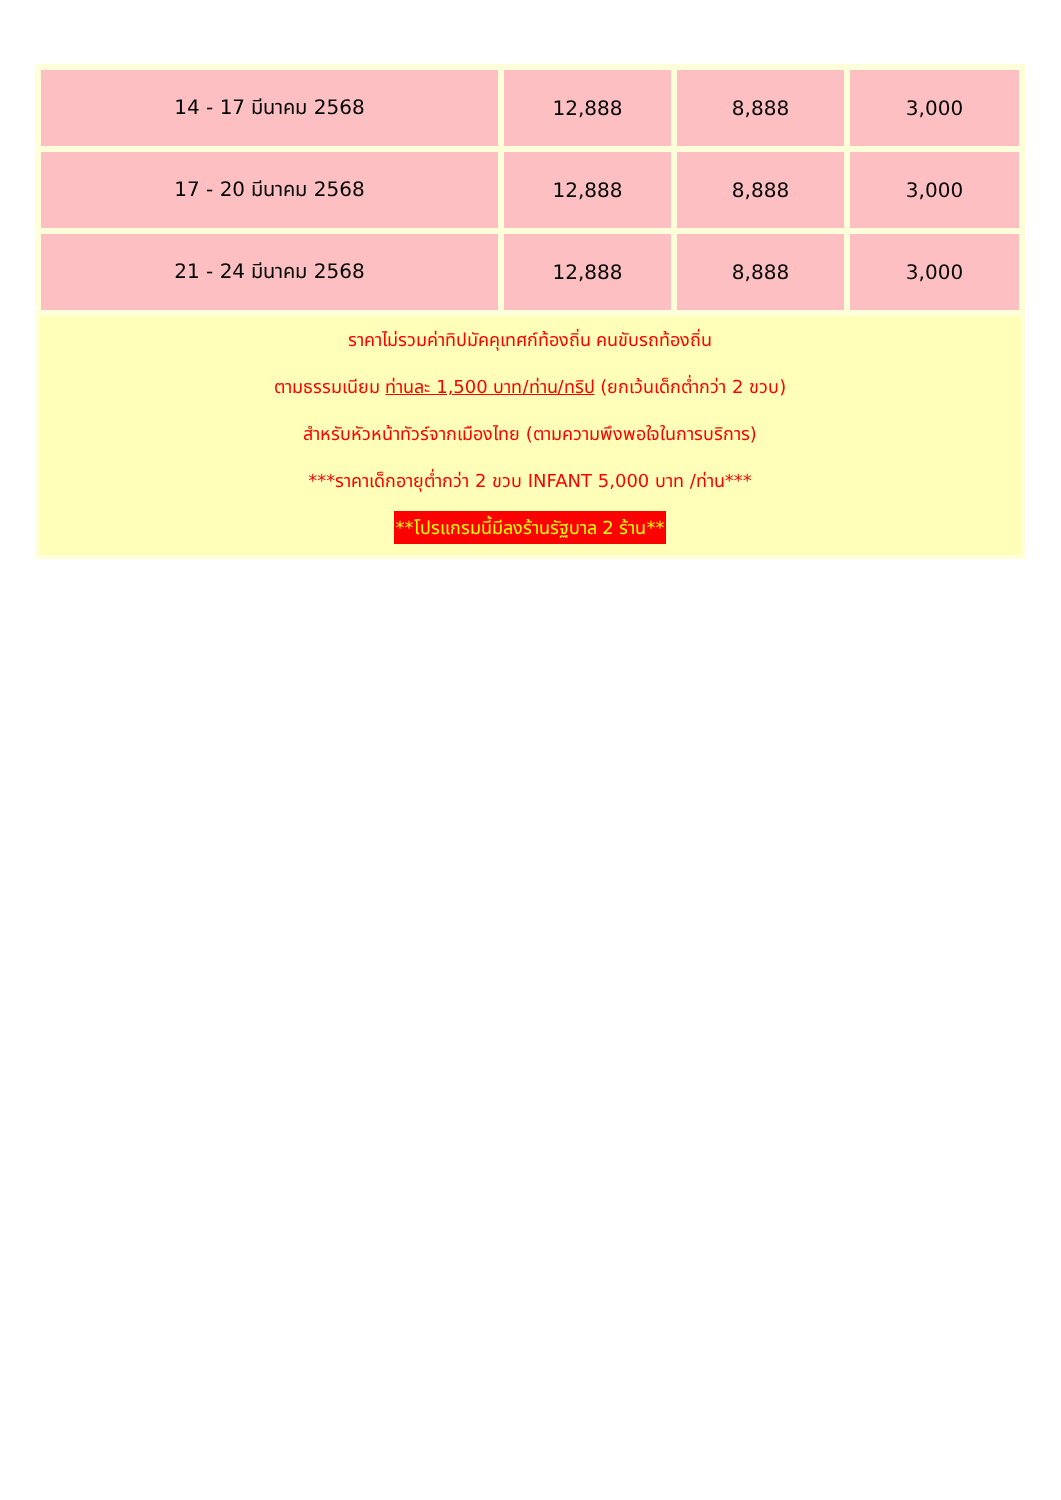| 14 - 17 มีนาคม 2568 | 12,888 | 8,888 | 3,000 |
| 17 - 20 มีนาคม 2568 | 12,888 | 8,888 | 3,000 |
| 21 - 24 มีนาคม 2568 | 12,888 | 8,888 | 3,000 |
ราคาไม่รวมค่าทิปมัคคุเทศก์ท้องถิ่น คนขับรถท้องถิ่น
ตามธรรมเนียม ท่านละ 1,500 บาท/ท่าน/ทริป (ยกเว้นเด็กต่ำกว่า 2 ขวบ)
สำหรับหัวหน้าทัวร์จากเมืองไทย (ตามความพึงพอใจในการบริการ)
***ราคาเด็กอายุต่ำกว่า 2 ขวบ INFANT 5,000 บาท /ท่าน***
**โปรแกรมนี้มีลงร้านรัฐบาล 2 ร้าน**